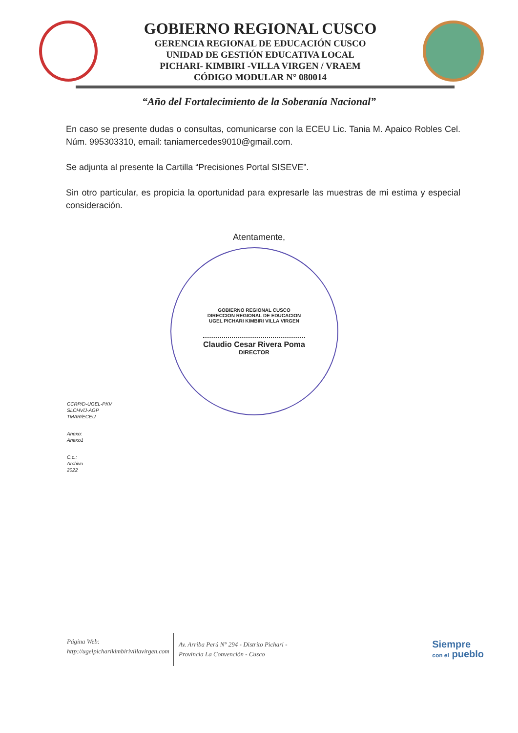GOBIERNO REGIONAL CUSCO
GERENCIA REGIONAL DE EDUCACIÓN CUSCO
UNIDAD DE GESTIÓN EDUCATIVA LOCAL
PICHARI- KIMBIRI -VILLA VIRGEN / VRAEM
CÓDIGO MODULAR N° 080014
“Año del Fortalecimiento de la Soberanía Nacional”
En caso se presente dudas o consultas, comunicarse con la ECEU Lic. Tania M. Apaico Robles Cel. Núm. 995303310, email: taniamercedes9010@gmail.com.
Se adjunta al presente la Cartilla “Precisiones Portal SISEVE”.
Sin otro particular, es propicia la oportunidad para expresarle las muestras de mi estima y especial consideración.
Atentamente,
GOBIERNO REGIONAL CUSCO
DIRECCION REGIONAL DE EDUCACION
UGEL PICHARI KIMBIRI VILLA VIRGEN
Claudio Cesar Rivera Poma
DIRECTOR
CCRP/D-UGEL-PKV
SLCHV/J-AGP
TMAR/ECEU
Anexo:
Anexo1
C.c.:
Archivo
2022
Página Web:
http://ugelpicharikimbirivillavirgen.com
Av. Arriba Perú N° 294 - Distrito Pichari -
Provincia La Convención - Cusco
Siempre
con el pueblo